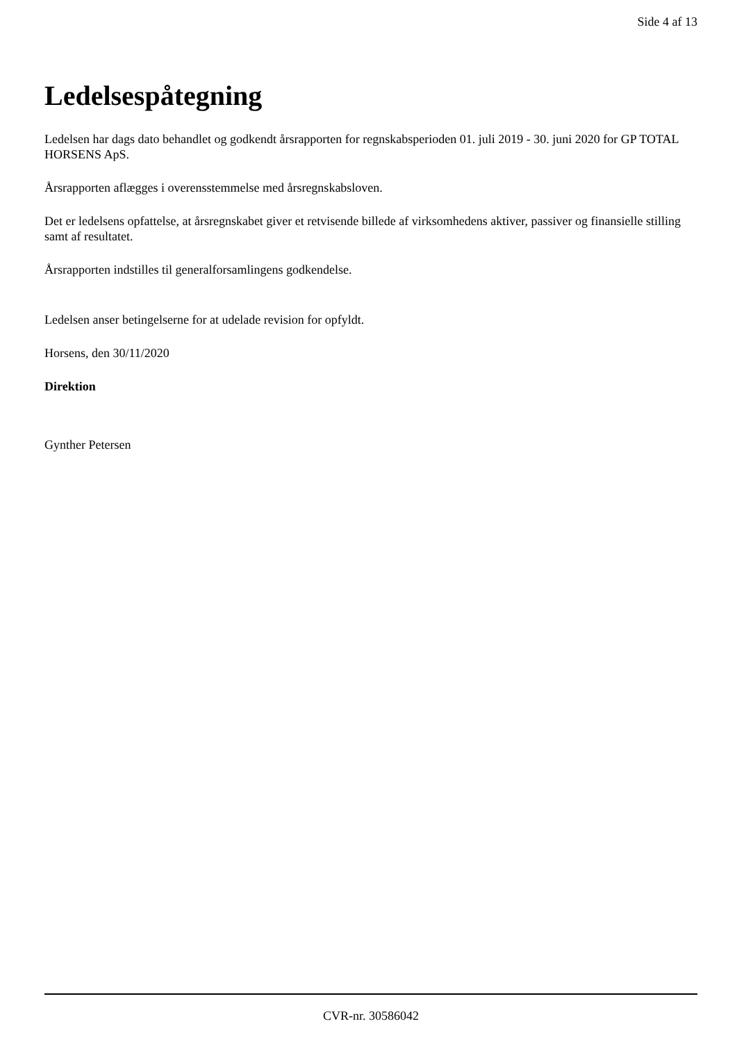Side 4 af 13
Ledelsespåtegning
Ledelsen har dags dato behandlet og godkendt årsrapporten for regnskabsperioden 01. juli 2019 - 30. juni 2020 for GP TOTAL HORSENS ApS.
Årsrapporten aflægges i overensstemmelse med årsregnskabsloven.
Det er ledelsens opfattelse, at årsregnskabet giver et retvisende billede af virksomhedens aktiver, passiver og finansielle stilling samt af resultatet.
Årsrapporten indstilles til generalforsamlingens godkendelse.
Ledelsen anser betingelserne for at udelade revision for opfyldt.
Horsens, den 30/11/2020
Direktion
Gynther Petersen
CVR-nr. 30586042